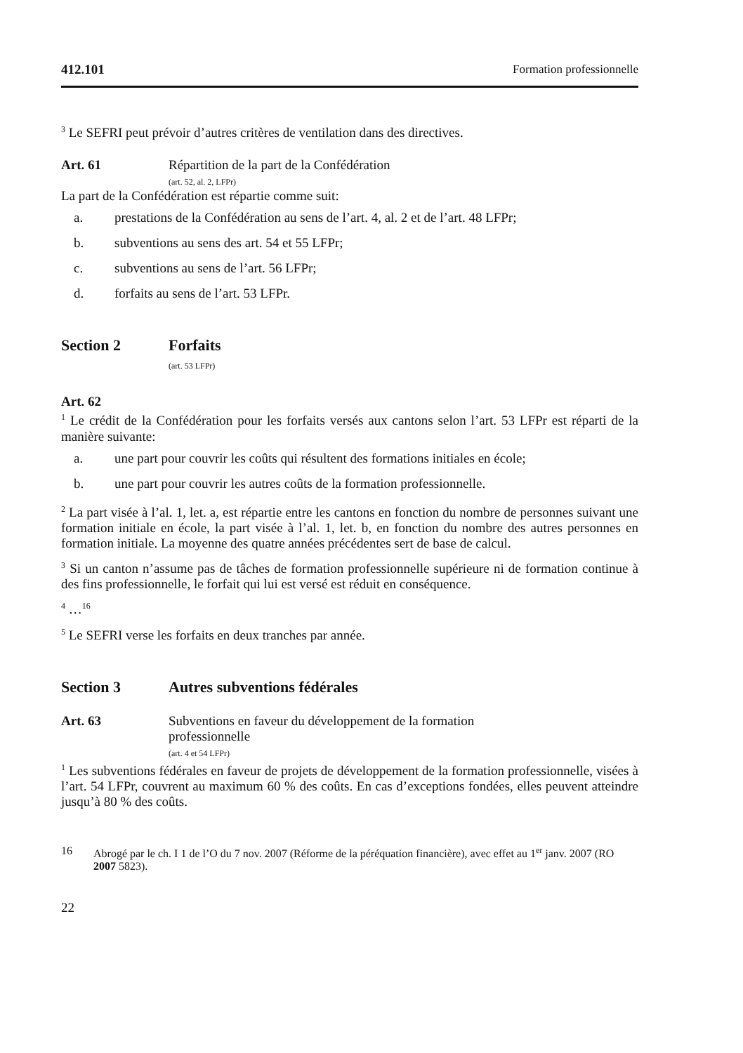412.101 Formation professionnelle
<sup>3</sup> Le SEFRI peut prévoir d’autres critères de ventilation dans des directives.
Art. 61 Répartition de la part de la Confédération
(art. 52, al. 2, LFPr)
La part de la Confédération est répartie comme suit:
a. prestations de la Confédération au sens de l’art. 4, al. 2 et de l’art. 48 LFPr;
b. subventions au sens des art. 54 et 55 LFPr;
c. subventions au sens de l’art. 56 LFPr;
d. forfaits au sens de l’art. 53 LFPr.
Section 2 Forfaits
(art. 53 LFPr)
Art. 62
<sup>1</sup> Le crédit de la Confédération pour les forfaits versés aux cantons selon l’art. 53 LFPr est réparti de la manière suivante:
a. une part pour couvrir les coûts qui résultent des formations initiales en école;
b. une part pour couvrir les autres coûts de la formation professionnelle.
<sup>2</sup> La part visée à l’al. 1, let. a, est répartie entre les cantons en fonction du nombre de personnes suivant une formation initiale en école, la part visée à l’al. 1, let. b, en fonction du nombre des autres personnes en formation initiale. La moyenne des quatre années précédentes sert de base de calcul.
<sup>3</sup> Si un canton n’assume pas de tâches de formation professionnelle supérieure ni de formation continue à des fins professionnelle, le forfait qui lui est versé est réduit en conséquence.
<sup>4</sup> …<sup>16</sup>
<sup>5</sup> Le SEFRI verse les forfaits en deux tranches par année.
Section 3 Autres subventions fédérales
Art. 63 Subventions en faveur du développement de la formation
professionnelle
(art. 4 et 54 LFPr)
<sup>1</sup> Les subventions fédérales en faveur de projets de développement de la formation professionnelle, visées à l’art. 54 LFPr, couvrent au maximum 60 % des coûts. En cas d’exceptions fondées, elles peuvent atteindre jusqu’à 80 % des coûts.
16 Abrogé par le ch. I 1 de l’O du 7 nov. 2007 (Réforme de la péréquation financière), avec effet au 1<sup>er</sup> janv. 2007 (RO 2007 5823).
22